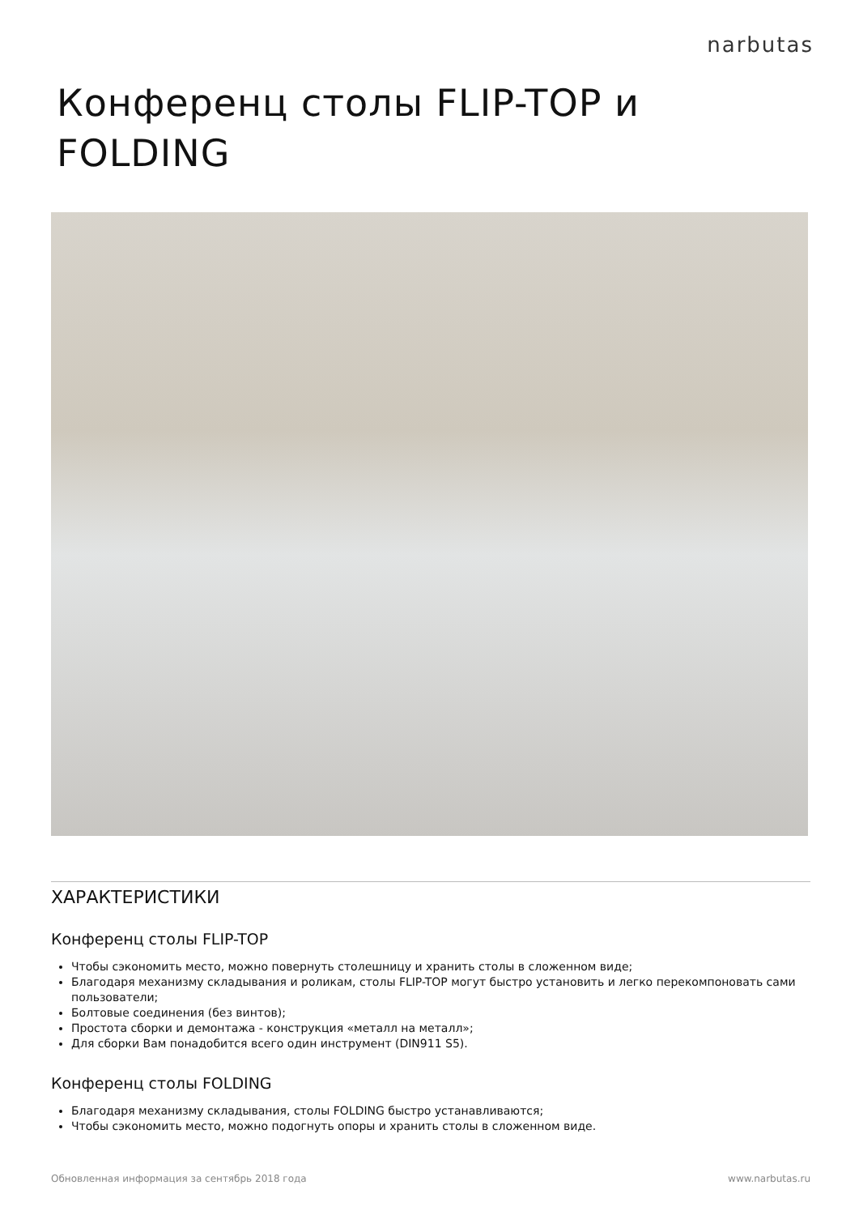narbutas
Конференц столы FLIP-TOP и
FOLDING
ХАРАКТЕРИСТИКИ
Конференц столы FLIP-TOP
Чтобы сэкономить место, можно повернуть столешницу и хранить столы в сложенном виде;
Благодаря механизму складывания и роликам, столы FLIP-TOP могут быстро установить и легко перекомпоновать сами пользователи;
Болтовые соединения (без винтов);
Простота сборки и демонтажа - конструкция «металл на металл»;
Для сборки Вам понадобится всего один инструмент (DIN911 S5).
Конференц столы FOLDING
Благодаря механизму складывания, столы FOLDING быстро устанавливаются;
Чтобы сэкономить место, можно подогнуть опоры и хранить столы в сложенном виде.
Обновленная информация за сентябрь 2018 года www.narbutas.ru